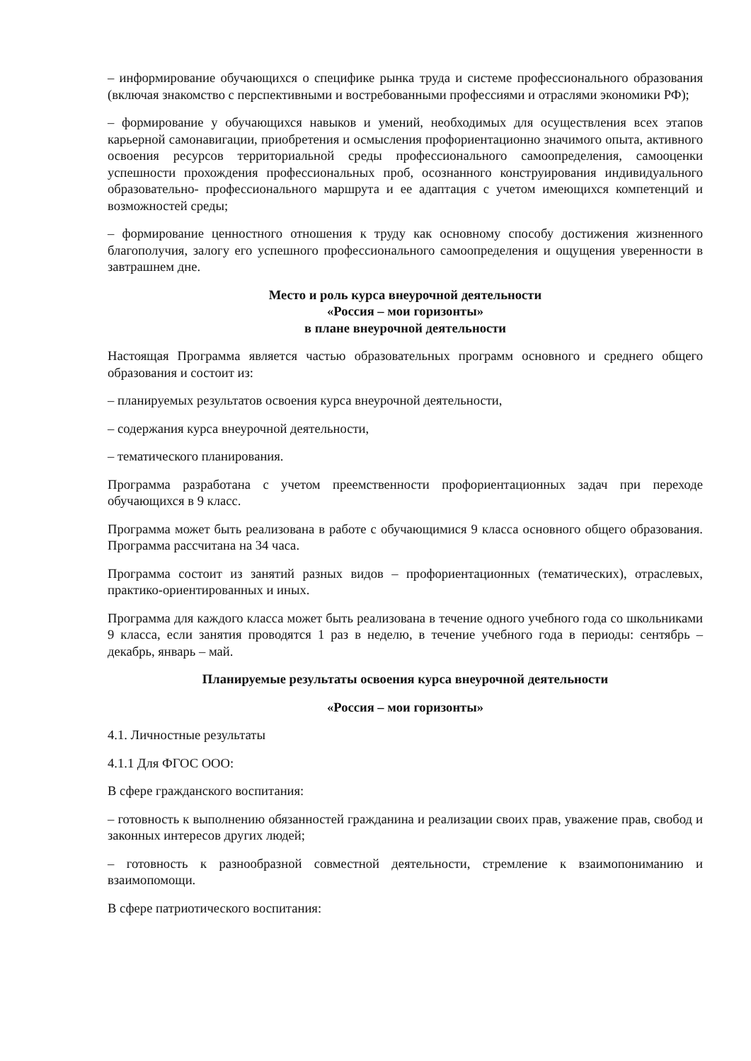– информирование обучающихся о специфике рынка труда и системе профессионального образования (включая знакомство с перспективными и востребованными профессиями и отраслями экономики РФ);
– формирование у обучающихся навыков и умений, необходимых для осуществления всех этапов карьерной самонавигации, приобретения и осмысления профориентационно значимого опыта, активного освоения ресурсов территориальной среды профессионального самоопределения, самооценки успешности прохождения профессиональных проб, осознанного конструирования индивидуального образовательно- профессионального маршрута и ее адаптация с учетом имеющихся компетенций и возможностей среды;
– формирование ценностного отношения к труду как основному способу достижения жизненного благополучия, залогу его успешного профессионального самоопределения и ощущения уверенности в завтрашнем дне.
Место и роль курса внеурочной деятельности
«Россия – мои горизонты»
в плане внеурочной деятельности
Настоящая Программа является частью образовательных программ основного и среднего общего образования и состоит из:
– планируемых результатов освоения курса внеурочной деятельности,
– содержания курса внеурочной деятельности,
– тематического планирования.
Программа разработана с учетом преемственности профориентационных задач при переходе обучающихся в 9 класс.
Программа может быть реализована в работе с обучающимися 9 класса основного общего образования. Программа рассчитана на 34 часа.
Программа состоит из занятий разных видов – профориентационных (тематических), отраслевых, практико-ориентированных и иных.
Программа для каждого класса может быть реализована в течение одного учебного года со школьниками 9 класса, если занятия проводятся 1 раз в неделю, в течение учебного года в периоды: сентябрь – декабрь, январь – май.
Планируемые результаты освоения курса внеурочной деятельности
«Россия – мои горизонты»
4.1. Личностные результаты
4.1.1 Для ФГОС ООО:
В сфере гражданского воспитания:
– готовность к выполнению обязанностей гражданина и реализации своих прав, уважение прав, свобод и законных интересов других людей;
– готовность к разнообразной совместной деятельности, стремление к взаимопониманию и взаимопомощи.
В сфере патриотического воспитания: